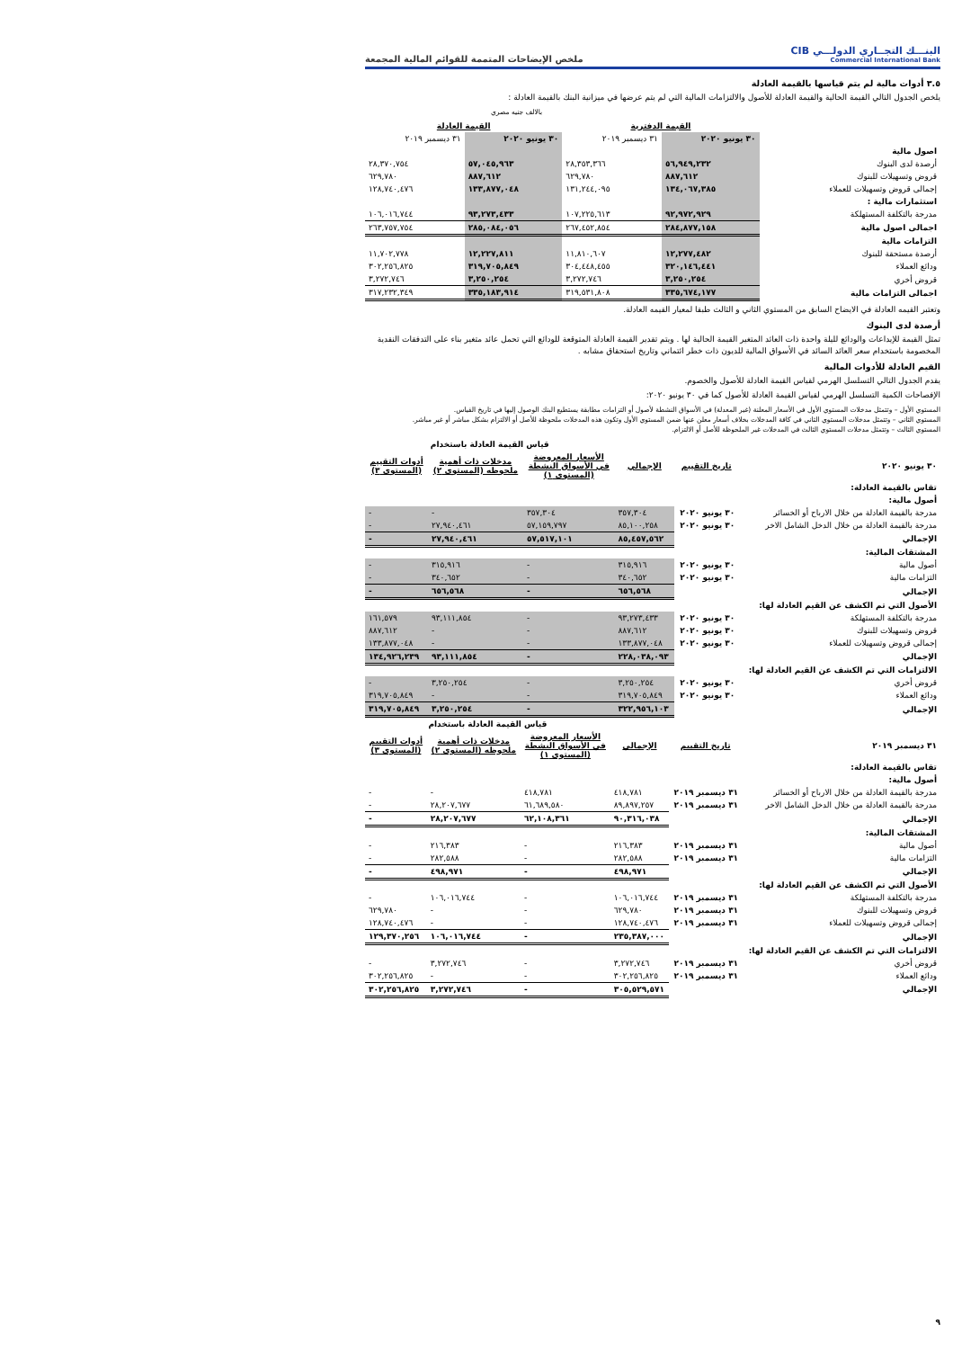البنـــك التجــاري الدولـــي CIB
Commercial International Bank
ملخص الإيضاحات المتممة للقوائم المالية المجمعة
٣.٥ أدوات مالية لم يتم قياسها بالقيمة العادلة
يلخص الجدول التالي القيمة الحالية والقيمة العادلة للأصول والالتزامات المالية التي لم يتم عرضها في ميزانية البنك بالقيمة العادلة :
بالالف جنيه مصري
| | القيمة الدفترية | | القيمة العادلة | |
| | ٣٠ يونيو ٢٠٢٠ | ٣١ ديسمبر ٢٠١٩ | ٣٠ يونيو ٢٠٢٠ | ٣١ ديسمبر ٢٠١٩ |
| اصول مالية | | | | |
| أرصدة لدى البنوك | ٥٦,٩٤٩,٢٣٢ | ٢٨,٣٥٣,٣٦٦ | ٥٧,٠٤٥,٩٦٣ | ٢٨,٣٧٠,٧٥٤ |
| قروض وتسهيلات للبنوك | ٨٨٧,٦١٢ | ٦٢٩,٧٨٠ | ٨٨٧,٦١٢ | ٦٢٩,٧٨٠ |
| إجمالى قروض وتسهيلات للعملاء | ١٣٤,٠٦٧,٣٨٥ | ١٣١,٢٤٤,٠٩٥ | ١٣٣,٨٧٧,٠٤٨ | ١٢٨,٧٤٠,٤٧٦ |
| استثمارات مالية : | | | | |
| مدرجة بالتكلفة المستهلكة | ٩٢,٩٧٢,٩٢٩ | ١٠٧,٢٢٥,٦١٣ | ٩٣,٢٧٣,٤٣٣ | ١٠٦,٠١٦,٧٤٤ |
| اجمالى اصول مالية | ٢٨٤,٨٧٧,١٥٨ | ٢٦٧,٤٥٢,٨٥٤ | ٢٨٥,٠٨٤,٠٥٦ | ٢٦٣,٧٥٧,٧٥٤ |
| التزامات مالية | | | | |
| أرصدة مستحقة للبنوك | ١٢,٢٧٧,٤٨٢ | ١١,٨١٠,٦٠٧ | ١٢,٢٢٧,٨١١ | ١١,٧٠٢,٧٧٨ |
| ودائع العملاء | ٣٢٠,١٤٦,٤٤١ | ٣٠٤,٤٤٨,٤٥٥ | ٣١٩,٧٠٥,٨٤٩ | ٣٠٢,٢٥٦,٨٢٥ |
| قروض أخري | ٣,٢٥٠,٢٥٤ | ٣,٢٧٢,٧٤٦ | ٣,٢٥٠,٢٥٤ | ٣,٢٧٢,٧٤٦ |
| اجمالى التزامات مالية | ٣٣٥,٦٧٤,١٧٧ | ٣١٩,٥٣١,٨٠٨ | ٣٣٥,١٨٣,٩١٤ | ٣١٧,٢٣٢,٣٤٩ |
وتعتبر القيمه العادلة في الايضاح السابق من المستوي الثاني و الثالث طبقا لمعيار القيمه العادلة.
أرصدة لدى البنوك
تمثل القيمة للإيداعات والودائع لليلة واحدة ذات العائد المتغير القيمة الحالية لها . ويتم تقدير القيمة العادلة المتوقعة للودائع التي تحمل عائد متغير بناء على التدفقات النقدية المخصومة باستخدام سعر العائد السائد في الأسواق المالية للديون ذات خطر ائتماني وتاريخ استحقاق مشابه .
القيم العادلة للأدوات المالية
يقدم الجدول التالي التسلسل الهرمي لقياس القيمة العادلة للأصول والخصوم.
الإفصاحات الكمية التسلسل الهرمي لقياس القيمة العادلة للأصول كما في ٣٠ يونيو ٢٠٢٠:
المستوي الأول – وتتمثل مدخلات المستوي الأول في الأسعار المعلنة (غير المعدلة) في الأسواق النشطة لأصول أو التزامات مطابقة يستطيع البنك الوصول إليها في تاريخ القياس.
المستوي الثاني – وتتمثل مدخلات المستوي الثاني في كافة المدخلات بخلاف أسعار معلن عنها ضمن المستوي الأول وتكون هذه المدخلات ملحوظة للأصل أو الالتزام بشكل مباشر أو غير مباشر.
المستوي الثالث – وتتمثل مدخلات المستوي الثالث في المدخلات غير الملحوظة للأصل أو الالتزام.
| | | | قياس القيمة العادلة باستخدام | | |
| ٣٠ يونيو ٢٠٢٠ | تاريخ التقييم | الإجمالي | الأسعار المعروضة في الأسواق النشطة (المستوى ١) | مدخلات ذات أهمية ملحوظه (المستوى ٢) | أدوات التقييم (المستوى ٣) |
| تقاس بالقيمة العادلة: | | | | | |
| أصول مالية: | | | | | |
| مدرجة بالقيمة العادلة من خلال الارباح أو الخسائر | ٣٠ يونيو ٢٠٢٠ | ٣٥٧,٣٠٤ | ٣٥٧,٣٠٤ | - | - |
| مدرجة بالقيمة العادلة من خلال الدخل الشامل الاخر | ٣٠ يونيو ٢٠٢٠ | ٨٥,١٠٠,٢٥٨ | ٥٧,١٥٩,٧٩٧ | ٢٧,٩٤٠,٤٦١ | - |
| الإجمالي | | ٨٥,٤٥٧,٥٦٢ | ٥٧,٥١٧,١٠١ | ٢٧,٩٤٠,٤٦١ | - |
| المشتقات المالية: | | | | | |
| أصول مالية | ٣٠ يونيو ٢٠٢٠ | ٣١٥,٩١٦ | - | ٣١٥,٩١٦ | - |
| التزامات مالية | ٣٠ يونيو ٢٠٢٠ | ٣٤٠,٦٥٢ | - | ٣٤٠,٦٥٢ | - |
| الإجمالي | | ٦٥٦,٥٦٨ | - | ٦٥٦,٥٦٨ | - |
| الأصول التي تم الكشف عن القيم العادلة لها: | | | | | |
| مدرجة بالتكلفة المستهلكة | ٣٠ يونيو ٢٠٢٠ | ٩٣,٢٧٣,٤٣٣ | - | ٩٣,١١١,٨٥٤ | ١٦١,٥٧٩ |
| قروض وتسهيلات للبنوك | ٣٠ يونيو ٢٠٢٠ | ٨٨٧,٦١٢ | - | - | ٨٨٧,٦١٢ |
| إجمالى قروض وتسهيلات للعملاء | ٣٠ يونيو ٢٠٢٠ | ١٣٣,٨٧٧,٠٤٨ | - | - | ١٣٣,٨٧٧,٠٤٨ |
| الإجمالي | | ٢٢٨,٠٣٨,٠٩٣ | - | ٩٣,١١١,٨٥٤ | ١٣٤,٩٢٦,٢٣٩ |
| الالتزامات التي تم الكشف عن القيم العادلة لها: | | | | | |
| قروض أخري | ٣٠ يونيو ٢٠٢٠ | ٣,٢٥٠,٢٥٤ | - | ٣,٢٥٠,٢٥٤ | - |
| ودائع العملاء | ٣٠ يونيو ٢٠٢٠ | ٣١٩,٧٠٥,٨٤٩ | - | - | ٣١٩,٧٠٥,٨٤٩ |
| الإجمالي | | ٣٢٢,٩٥٦,١٠٣ | - | ٣,٢٥٠,٢٥٤ | ٣١٩,٧٠٥,٨٤٩ |
| | | | قياس القيمة العادلة باستخدام | | |
| ٣١ ديسمبر ٢٠١٩ | تاريخ التقييم | الإجمالي | الأسعار المعروضة في الأسواق النشطة (المستوى ١) | مدخلات ذات أهمية ملحوظه (المستوى ٢) | أدوات التقييم (المستوى ٣) |
| تقاس بالقيمة العادلة: | | | | | |
| أصول مالية: | | | | | |
| مدرجة بالقيمة العادلة من خلال الارباح أو الخسائر | ٣١ ديسمبر ٢٠١٩ | ٤١٨,٧٨١ | ٤١٨,٧٨١ | - | - |
| مدرجة بالقيمة العادلة من خلال الدخل الشامل الاخر | ٣١ ديسمبر ٢٠١٩ | ٨٩,٨٩٧,٢٥٧ | ٦١,٦٨٩,٥٨٠ | ٢٨,٢٠٧,٦٧٧ | - |
| الإجمالي | | ٩٠,٣١٦,٠٣٨ | ٦٢,١٠٨,٣٦١ | ٢٨,٢٠٧,٦٧٧ | - |
| المشتقات المالية: | | | | | |
| أصول مالية | ٣١ ديسمبر ٢٠١٩ | ٢١٦,٣٨٣ | - | ٢١٦,٣٨٣ | - |
| التزامات مالية | ٣١ ديسمبر ٢٠١٩ | ٢٨٢,٥٨٨ | - | ٢٨٢,٥٨٨ | - |
| الإجمالي | | ٤٩٨,٩٧١ | - | ٤٩٨,٩٧١ | - |
| الأصول التي تم الكشف عن القيم العادلة لها: | | | | | |
| مدرجة بالتكلفة المستهلكة | ٣١ ديسمبر ٢٠١٩ | ١٠٦,٠١٦,٧٤٤ | - | ١٠٦,٠١٦,٧٤٤ | - |
| قروض وتسهيلات للبنوك | ٣١ ديسمبر ٢٠١٩ | ٦٢٩,٧٨٠ | - | - | ٦٢٩,٧٨٠ |
| إجمالى قروض وتسهيلات للعملاء | ٣١ ديسمبر ٢٠١٩ | ١٢٨,٧٤٠,٤٧٦ | - | - | ١٢٨,٧٤٠,٤٧٦ |
| الإجمالي | | ٢٣٥,٣٨٧,٠٠٠ | - | ١٠٦,٠١٦,٧٤٤ | ١٢٩,٣٧٠,٢٥٦ |
| الالتزامات التي تم الكشف عن القيم العادلة لها: | | | | | |
| قروض أخري | ٣١ ديسمبر ٢٠١٩ | ٣,٢٧٢,٧٤٦ | - | ٣,٢٧٢,٧٤٦ | - |
| ودائع العملاء | ٣١ ديسمبر ٢٠١٩ | ٣٠٢,٢٥٦,٨٢٥ | - | - | ٣٠٢,٢٥٦,٨٢٥ |
| الإجمالي | | ٣٠٥,٥٢٩,٥٧١ | - | ٣,٢٧٢,٧٤٦ | ٣٠٢,٢٥٦,٨٢٥ |
٩